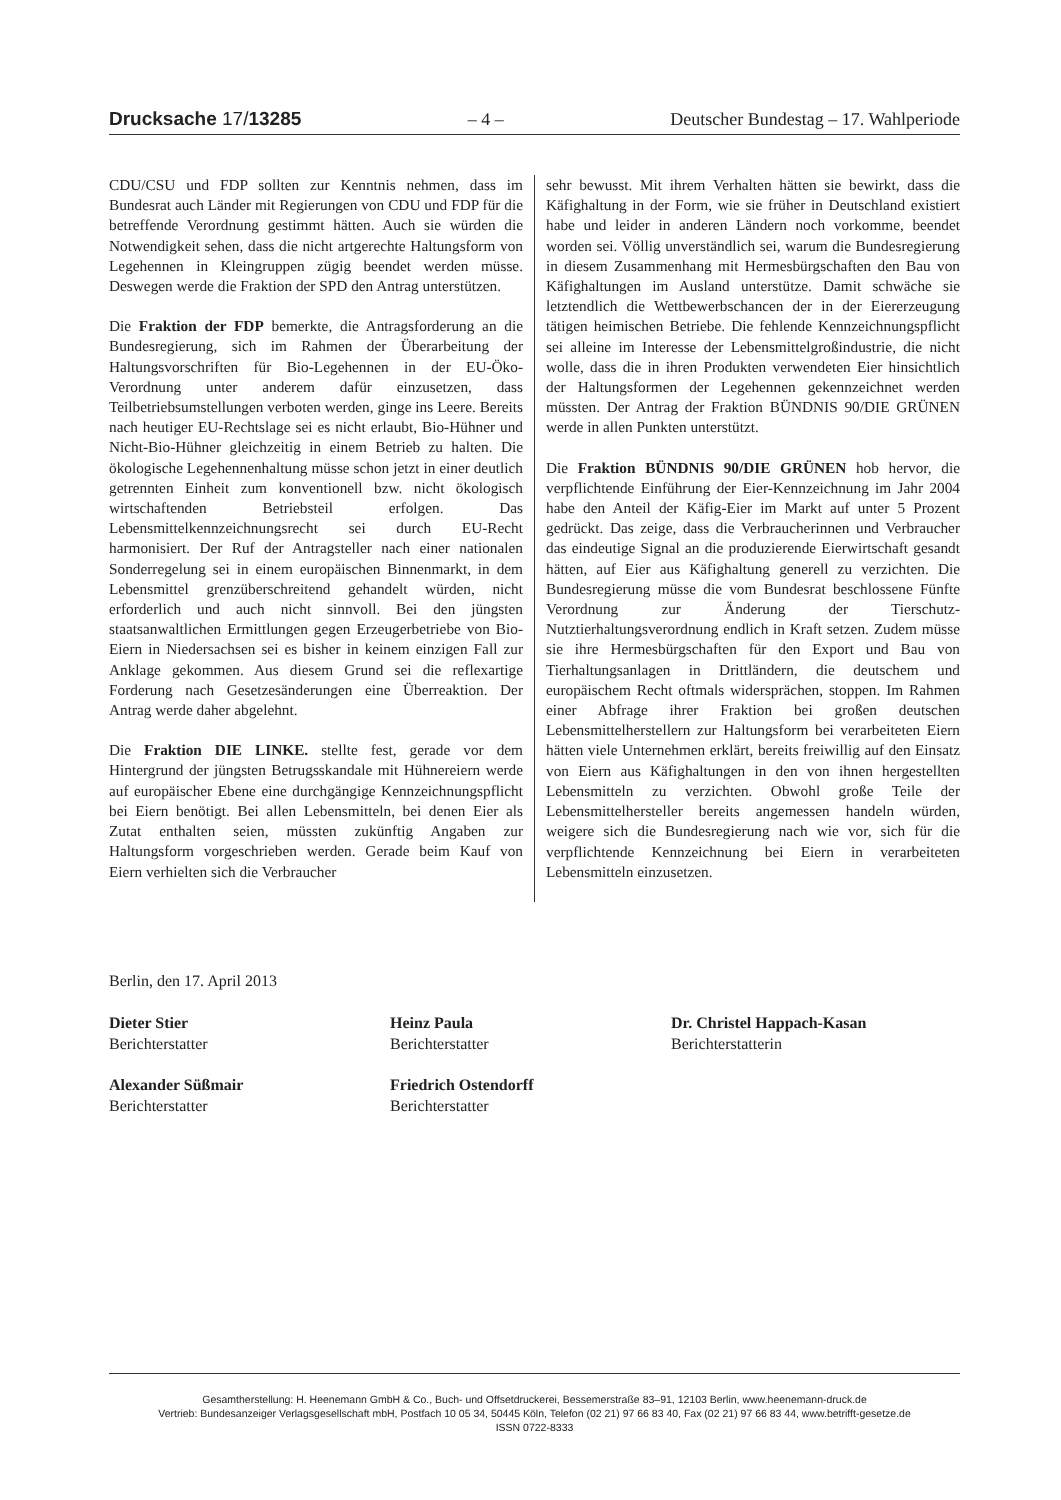Drucksache 17/13285 – 4 – Deutscher Bundestag – 17. Wahlperiode
CDU/CSU und FDP sollten zur Kenntnis nehmen, dass im Bundesrat auch Länder mit Regierungen von CDU und FDP für die betreffende Verordnung gestimmt hätten. Auch sie würden die Notwendigkeit sehen, dass die nicht artgerechte Haltungsform von Legehennen in Kleingruppen zügig beendet werden müsse. Deswegen werde die Fraktion der SPD den Antrag unterstützen.
Die Fraktion der FDP bemerkte, die Antragsforderung an die Bundesregierung, sich im Rahmen der Überarbeitung der Haltungsvorschriften für Bio-Legehennen in der EU-Öko-Verordnung unter anderem dafür einzusetzen, dass Teilbetriebsumstellungen verboten werden, ginge ins Leere. Bereits nach heutiger EU-Rechtslage sei es nicht erlaubt, Bio-Hühner und Nicht-Bio-Hühner gleichzeitig in einem Betrieb zu halten. Die ökologische Legehennenhaltung müsse schon jetzt in einer deutlich getrennten Einheit zum konventionell bzw. nicht ökologisch wirtschaftenden Betriebsteil erfolgen. Das Lebensmittelkennzeichnungsrecht sei durch EU-Recht harmonisiert. Der Ruf der Antragsteller nach einer nationalen Sonderregelung sei in einem europäischen Binnenmarkt, in dem Lebensmittel grenzüberschreitend gehandelt würden, nicht erforderlich und auch nicht sinnvoll. Bei den jüngsten staatsanwaltlichen Ermittlungen gegen Erzeugerbetriebe von Bio-Eiern in Niedersachsen sei es bisher in keinem einzigen Fall zur Anklage gekommen. Aus diesem Grund sei die reflexartige Forderung nach Gesetzesänderungen eine Überreaktion. Der Antrag werde daher abgelehnt.
Die Fraktion DIE LINKE. stellte fest, gerade vor dem Hintergrund der jüngsten Betrugsskandale mit Hühnereiern werde auf europäischer Ebene eine durchgängige Kennzeichnungspflicht bei Eiern benötigt. Bei allen Lebensmitteln, bei denen Eier als Zutat enthalten seien, müssten zukünftig Angaben zur Haltungsform vorgeschrieben werden. Gerade beim Kauf von Eiern verhielten sich die Verbraucher
sehr bewusst. Mit ihrem Verhalten hätten sie bewirkt, dass die Käfighaltung in der Form, wie sie früher in Deutschland existiert habe und leider in anderen Ländern noch vorkomme, beendet worden sei. Völlig unverständlich sei, warum die Bundesregierung in diesem Zusammenhang mit Hermesbürgschaften den Bau von Käfighaltungen im Ausland unterstütze. Damit schwäche sie letztendlich die Wettbewerbschancen der in der Eiererzeugung tätigen heimischen Betriebe. Die fehlende Kennzeichnungspflicht sei alleine im Interesse der Lebensmittelgroßindustrie, die nicht wolle, dass die in ihren Produkten verwendeten Eier hinsichtlich der Haltungsformen der Legehennen gekennzeichnet werden müssten. Der Antrag der Fraktion BÜNDNIS 90/DIE GRÜNEN werde in allen Punkten unterstützt.
Die Fraktion BÜNDNIS 90/DIE GRÜNEN hob hervor, die verpflichtende Einführung der Eier-Kennzeichnung im Jahr 2004 habe den Anteil der Käfig-Eier im Markt auf unter 5 Prozent gedrückt. Das zeige, dass die Verbraucherinnen und Verbraucher das eindeutige Signal an die produzierende Eierwirtschaft gesandt hätten, auf Eier aus Käfighaltung generell zu verzichten. Die Bundesregierung müsse die vom Bundesrat beschlossene Fünfte Verordnung zur Änderung der Tierschutz-Nutztierhaltungsverordnung endlich in Kraft setzen. Zudem müsse sie ihre Hermesbürgschaften für den Export und Bau von Tierhaltungsanlagen in Drittländern, die deutschem und europäischem Recht oftmals widersprächen, stoppen. Im Rahmen einer Abfrage ihrer Fraktion bei großen deutschen Lebensmittelherstellern zur Haltungsform bei verarbeiteten Eiern hätten viele Unternehmen erklärt, bereits freiwillig auf den Einsatz von Eiern aus Käfighaltungen in den von ihnen hergestellten Lebensmitteln zu verzichten. Obwohl große Teile der Lebensmittelhersteller bereits angemessen handeln würden, weigere sich die Bundesregierung nach wie vor, sich für die verpflichtende Kennzeichnung bei Eiern in verarbeiteten Lebensmitteln einzusetzen.
Berlin, den 17. April 2013
Dieter Stier
Berichterstatter
Heinz Paula
Berichterstatter
Dr. Christel Happach-Kasan
Berichterstatterin
Alexander Süßmair
Berichterstatter
Friedrich Ostendorff
Berichterstatter
Gesamtherstellung: H. Heenemann GmbH & Co., Buch- und Offsetdruckerei, Bessemerstraße 83–91, 12103 Berlin, www.heenemann-druck.de
Vertrieb: Bundesanzeiger Verlagsgesellschaft mbH, Postfach 10 05 34, 50445 Köln, Telefon (02 21) 97 66 83 40, Fax (02 21) 97 66 83 44, www.betrifft-gesetze.de
ISSN 0722-8333